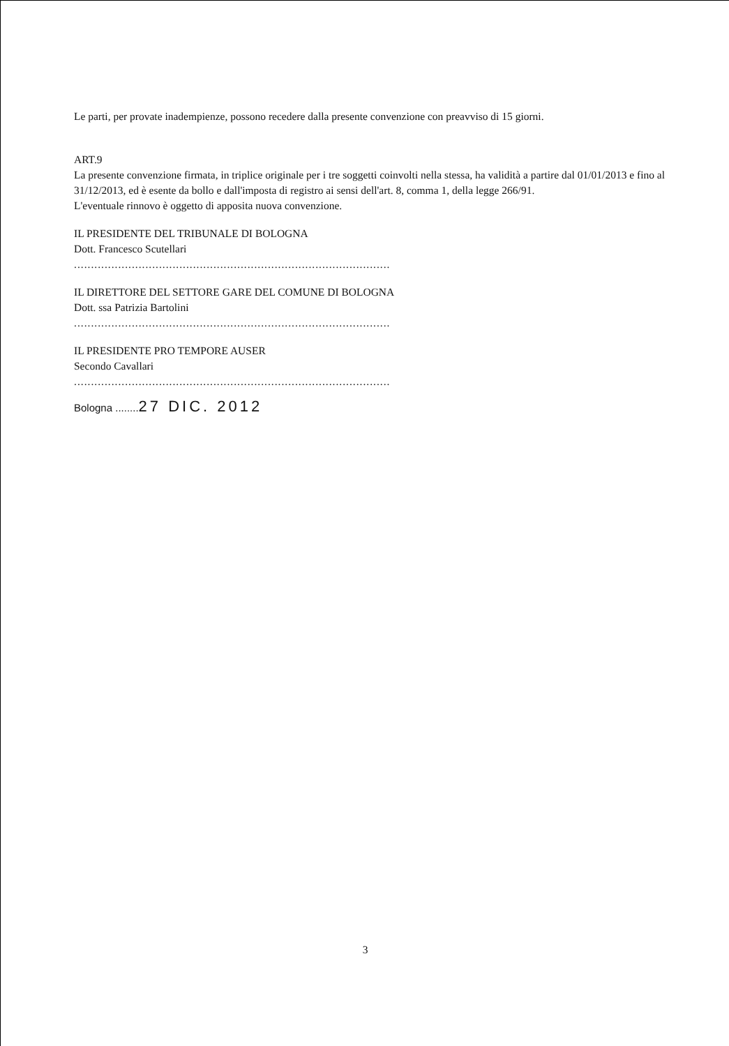Le parti, per provate inadempienze, possono recedere dalla presente convenzione con preavviso di 15 giorni.
ART.9
La presente convenzione firmata, in triplice originale per i tre soggetti coinvolti nella stessa, ha validità a partire dal 01/01/2013 e fino al 31/12/2013, ed è esente da bollo e dall'imposta di registro ai sensi dell'art. 8, comma 1, della legge 266/91.
L'eventuale rinnovo è oggetto di apposita nuova convenzione.
IL PRESIDENTE DEL TRIBUNALE DI BOLOGNA
Dott. Francesco Scutellari
.............................................................................................
IL DIRETTORE DEL SETTORE GARE DEL COMUNE DI BOLOGNA
Dott. ssa Patrizia Bartolini
.............................................................................................
IL PRESIDENTE PRO TEMPORE AUSER
Secondo Cavallari
.............................................................................................
Bologna ........27 DIC. 2012
3